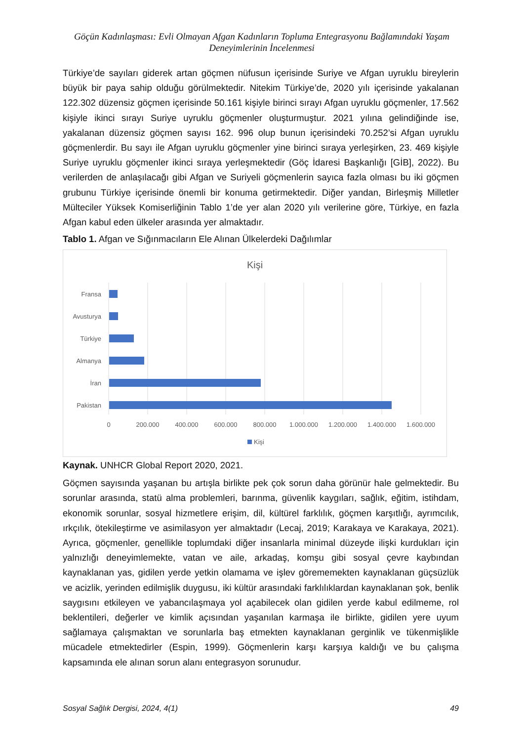Göçün Kadınlaşması: Evli Olmayan Afgan Kadınların Topluma Entegrasyonu Bağlamındaki Yaşam Deneyimlerinin İncelenmesi
Türkiye’de sayıları giderek artan göçmen nüfusun içerisinde Suriye ve Afgan uyruklu bireylerin büyük bir paya sahip olduğu görülmektedir. Nitekim Türkiye’de, 2020 yılı içerisinde yakalanan 122.302 düzensiz göçmen içerisinde 50.161 kişiyle birinci sırayı Afgan uyruklu göçmenler, 17.562 kişiyle ikinci sırayı Suriye uyruklu göçmenler oluşturmuştur. 2021 yılına gelindiğinde ise, yakalanan düzensiz göçmen sayısı 162. 996 olup bunun içerisindeki 70.252’si Afgan uyruklu göçmenlerdir. Bu sayı ile Afgan uyruklu göçmenler yine birinci sıraya yerleşirken, 23. 469 kişiyle Suriye uyruklu göçmenler ikinci sıraya yerleşmektedir (Göç İdaresi Başkanlığı [GİB], 2022). Bu verilerden de anlaşılacağı gibi Afgan ve Suriyeli göçmenlerin sayıca fazla olması bu iki göçmen grubunu Türkiye içerisinde önemli bir konuma getirmektedir. Diğer yandan, Birleşmiş Milletler Mülteciler Yüksek Komiserliğinin Tablo 1’de yer alan 2020 yılı verilerine göre, Türkiye, en fazla Afgan kabul eden ülkeler arasında yer almaktadır.
Tablo 1. Afgan ve Sığınmacıların Ele Alınan Ülkelerdeki Dağılımlar
Kişi
Fransa
Avusturya
Türkiye
Almanya
İran
Pakistan
0
200.000
400.000
600.000
800.000
1.000.000
1.200.000
1.400.000
1.600.000
Kişi
Kaynak. UNHCR Global Report 2020, 2021.
Göçmen sayısında yaşanan bu artışla birlikte pek çok sorun daha görünür hale gelmektedir. Bu sorunlar arasında, statü alma problemleri, barınma, güvenlik kaygıları, sağlık, eğitim, istihdam, ekonomik sorunlar, sosyal hizmetlere erişim, dil, kültürel farklılık, göçmen karşıtlığı, ayrımcılık, ırkçılık, ötekileştirme ve asimilasyon yer almaktadır (Lecaj, 2019; Karakaya ve Karakaya, 2021). Ayrıca, göçmenler, genellikle toplumdaki diğer insanlarla minimal düzeyde ilişki kurdukları için yalnızlığı deneyimlemekte, vatan ve aile, arkadaş, komşu gibi sosyal çevre kaybından kaynaklanan yas, gidilen yerde yetkin olamama ve işlev görememekten kaynaklanan güçsüzlük ve acizlik, yerinden edilmişlik duygusu, iki kültür arasındaki farklılıklardan kaynaklanan şok, benlik saygısını etkileyen ve yabancılaşmaya yol açabilecek olan gidilen yerde kabul edilmeme, rol beklentileri, değerler ve kimlik açısından yaşanılan karmaşa ile birlikte, gidilen yere uyum sağlamaya çalışmaktan ve sorunlarla baş etmekten kaynaklanan gerginlik ve tükenmişlikle mücadele etmektedirler (Espin, 1999). Göçmenlerin karşı karşıya kaldığı ve bu çalışma kapsamında ele alınan sorun alanı entegrasyon sorunudur.
Sosyal Sağlık Dergisi, 2024, 4(1) 49